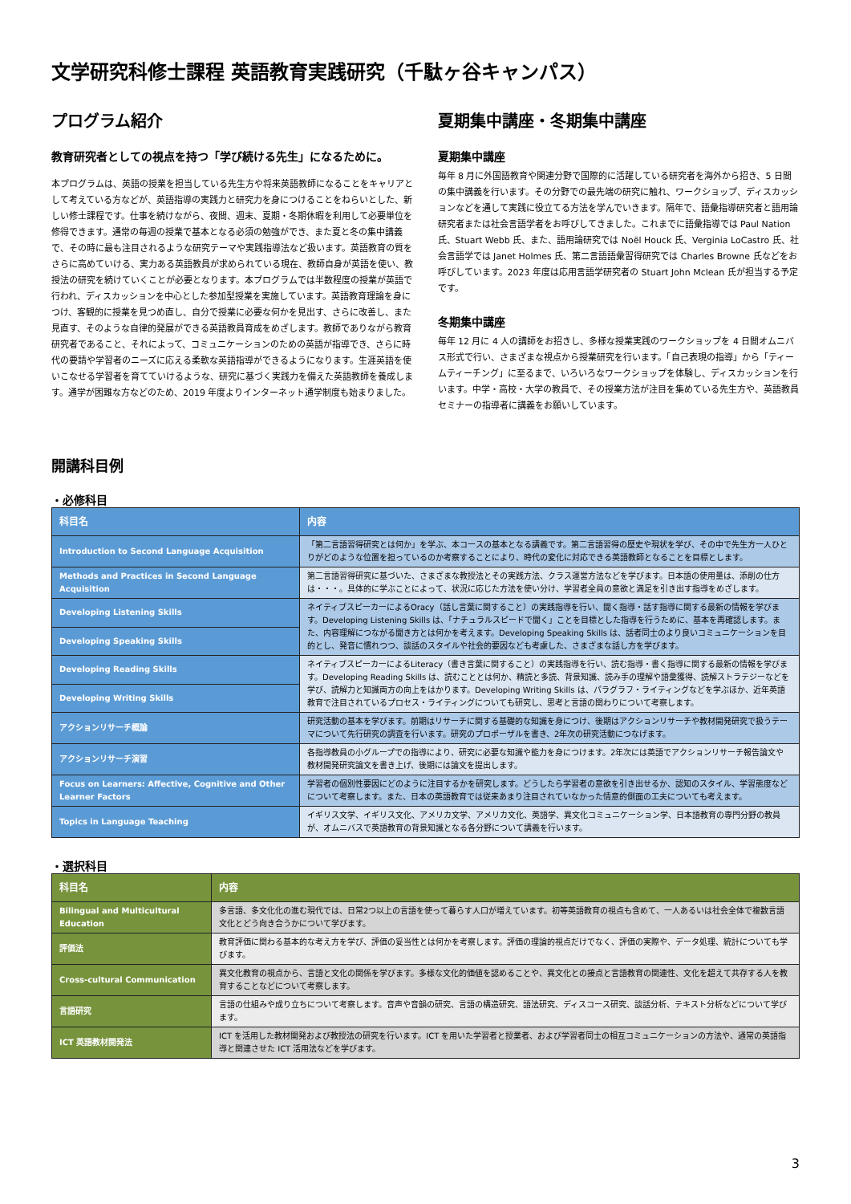文学研究科修士課程 英語教育実践研究（千駄ヶ谷キャンパス）
プログラム紹介
教育研究者としての視点を持つ「学び続ける先生」になるために。
本プログラムは、英語の授業を担当している先生方や将来英語教師になることをキャリアとして考えている方などが、英語指導の実践力と研究力を身につけることをねらいとした、新しい修士課程です。仕事を続けながら、夜間、週末、夏期・冬期休暇を利用して必要単位を修得できます。通常の毎週の授業で基本となる必須の勉強ができ、また夏と冬の集中講義で、その時に最も注目されるような研究テーマや実践指導法など扱います。英語教育の質をさらに高めていける、実力ある英語教員が求められている現在、教師自身が英語を使い、教授法の研究を続けていくことが必要となります。本プログラムでは半数程度の授業が英語で行われ、ディスカッションを中心とした参加型授業を実施しています。英語教育理論を身につけ、客観的に授業を見つめ直し、自分で授業に必要な何かを見出す、さらに改善し、また見直す、そのような自律的発展ができる英語教員育成をめざします。教師でありながら教育研究者であること、それによって、コミュニケーションのための英語が指導でき、さらに時代の要請や学習者のニーズに応える柔軟な英語指導ができるようになります。生涯英語を使いこなせる学習者を育てていけるような、研究に基づく実践力を備えた英語教師を養成します。通学が困難な方などのため、2019 年度よりインターネット通学制度も始まりました。
夏期集中講座・冬期集中講座
夏期集中講座
毎年 8 月に外国語教育や関連分野で国際的に活躍している研究者を海外から招き、5 日間の集中講義を行います。その分野での最先端の研究に触れ、ワークショップ、ディスカッションなどを通して実践に役立てる方法を学んでいきます。隔年で、語彙指導研究者と語用論研究者または社会言語学者をお呼びしてきました。これまでに語彙指導では Paul Nation 氏、Stuart Webb 氏、また、語用論研究では Noël Houck 氏、Verginia LoCastro 氏、社会言語学では Janet Holmes 氏、第二言語語彙習得研究では Charles Browne 氏などをお呼びしています。2023 年度は応用言語学研究者の Stuart John Mclean 氏が担当する予定です。
冬期集中講座
毎年 12 月に 4 人の講師をお招きし、多様な授業実践のワークショップを 4 日間オムニバス形式で行い、さまざまな視点から授業研究を行います。「自己表現の指導」から「ティームティーチング」に至るまで、いろいろなワークショップを体験し、ディスカッションを行います。中学・高校・大学の教員で、その授業方法が注目を集めている先生方や、英語教員セミナーの指導者に講義をお願いしています。
開講科目例
・必修科目
| 科目名 | 内容 |
| --- | --- |
| Introduction to Second Language Acquisition | 「第二言語習得研究とは何か」を学ぶ、本コースの基本となる講義です。第二言語習得の歴史や現状を学び、その中で先生方一人ひとりがどのような位置を担っているのか考察することにより、時代の変化に対応できる英語教師となることを目標とします。 |
| Methods and Practices in Second Language Acquisition | 第二言語習得研究に基づいた、さまざまな教授法とその実践方法、クラス運営方法などを学びます。日本語の使用量は、添削の仕方は・・・。具体的に学ぶことによって、状況に応じた方法を使い分け、学習者全員の意欲と満足を引き出す指導をめざします。 |
| Developing Listening Skills | ネイティブスピーカーによるOracy（話し言葉に関すること）の実践指導を行い、聞く指導・話す指導に関する最新の情報を学びます。Developing Listening Skills は、「ナチュラルスピードで聞く」ことを目標とした指導を行うために、基本を再確認します。また、内容理解につながる聞き方とは何かを考えます。Developing Speaking Skills は、話者同士のより良いコミュニケーションを目的とし、発音に慣れつつ、談話のスタイルや社会的要因なども考慮した、さまざまな話し方を学びます。 |
| Developing Speaking Skills | |
| Developing Reading Skills | ネイティブスピーカーによるLiteracy（書き言葉に関すること）の実践指導を行い、読む指導・書く指導に関する最新の情報を学びます。Developing Reading Skills は、読むこととは何か、精読と多読、背景知識、読み手の理解や語彙獲得、読解ストラテジーなどを学び、読解力と知識両方の向上をはかります。Developing Writing Skills は、パラグラフ・ライティングなどを学ぶほか、近年英語教育で注目されているプロセス・ライティングについても研究し、思考と言語の関わりについて考察します。 |
| Developing Writing Skills | |
| アクションリサーチ概論 | 研究活動の基本を学びます。前期はリサーチに関する基礎的な知識を身につけ、後期はアクションリサーチや教材開発研究で扱うテーマについて先行研究の調査を行います。研究のプロポーザルを書き、2年次の研究活動につなげます。 |
| アクションリサーチ演習 | 各指導教員の小グループでの指導により、研究に必要な知識や能力を身につけます。2年次には英語でアクションリサーチ報告論文や教材開発研究論文を書き上げ、後期には論文を提出します。 |
| Focus on Learners: Affective, Cognitive and Other Learner Factors | 学習者の個別性要因にどのように注目するかを研究します。どうしたら学習者の意欲を引き出せるか、認知のスタイル、学習態度などについて考察します。また、日本の英語教育では従来あまり注目されていなかった情意的側面の工夫についても考えます。 |
| Topics in Language Teaching | イギリス文学、イギリス文化、アメリカ文学、アメリカ文化、英語学、異文化コミュニケーション学、日本語教育の専門分野の教員が、オムニバスで英語教育の背景知識となる各分野について講義を行います。 |
・選択科目
| 科目名 | 内容 |
| --- | --- |
| Bilingual and Multicultural Education | 多言語、多文化化の進む現代では、日常2つ以上の言語を使って暮らす人口が増えています。初等英語教育の視点も含めて、一人あるいは社会全体で複数言語文化とどう向き合うかについて学びます。 |
| 評価法 | 教育評価に関わる基本的な考え方を学び、評価の妥当性とは何かを考察します。評価の理論的視点だけでなく、評価の実際や、データ処理、統計についても学びます。 |
| Cross-cultural Communication | 異文化教育の視点から、言語と文化の関係を学びます。多様な文化的価値を認めることや、異文化との接点と言語教育の関連性、文化を超えて共存する人を教育することなどについて考察します。 |
| 言語研究 | 言語の仕組みや成り立ちについて考察します。音声や音韻の研究、言語の構造研究、語法研究、ディスコース研究、談話分析、テキスト分析などについて学びます。 |
| ICT 英語教材開発法 | ICT を活用した教材開発および教授法の研究を行います。ICT を用いた学習者と授業者、および学習者同士の相互コミュニケーションの方法や、通常の英語指導と関連させた ICT 活用法などを学びます。 |
3